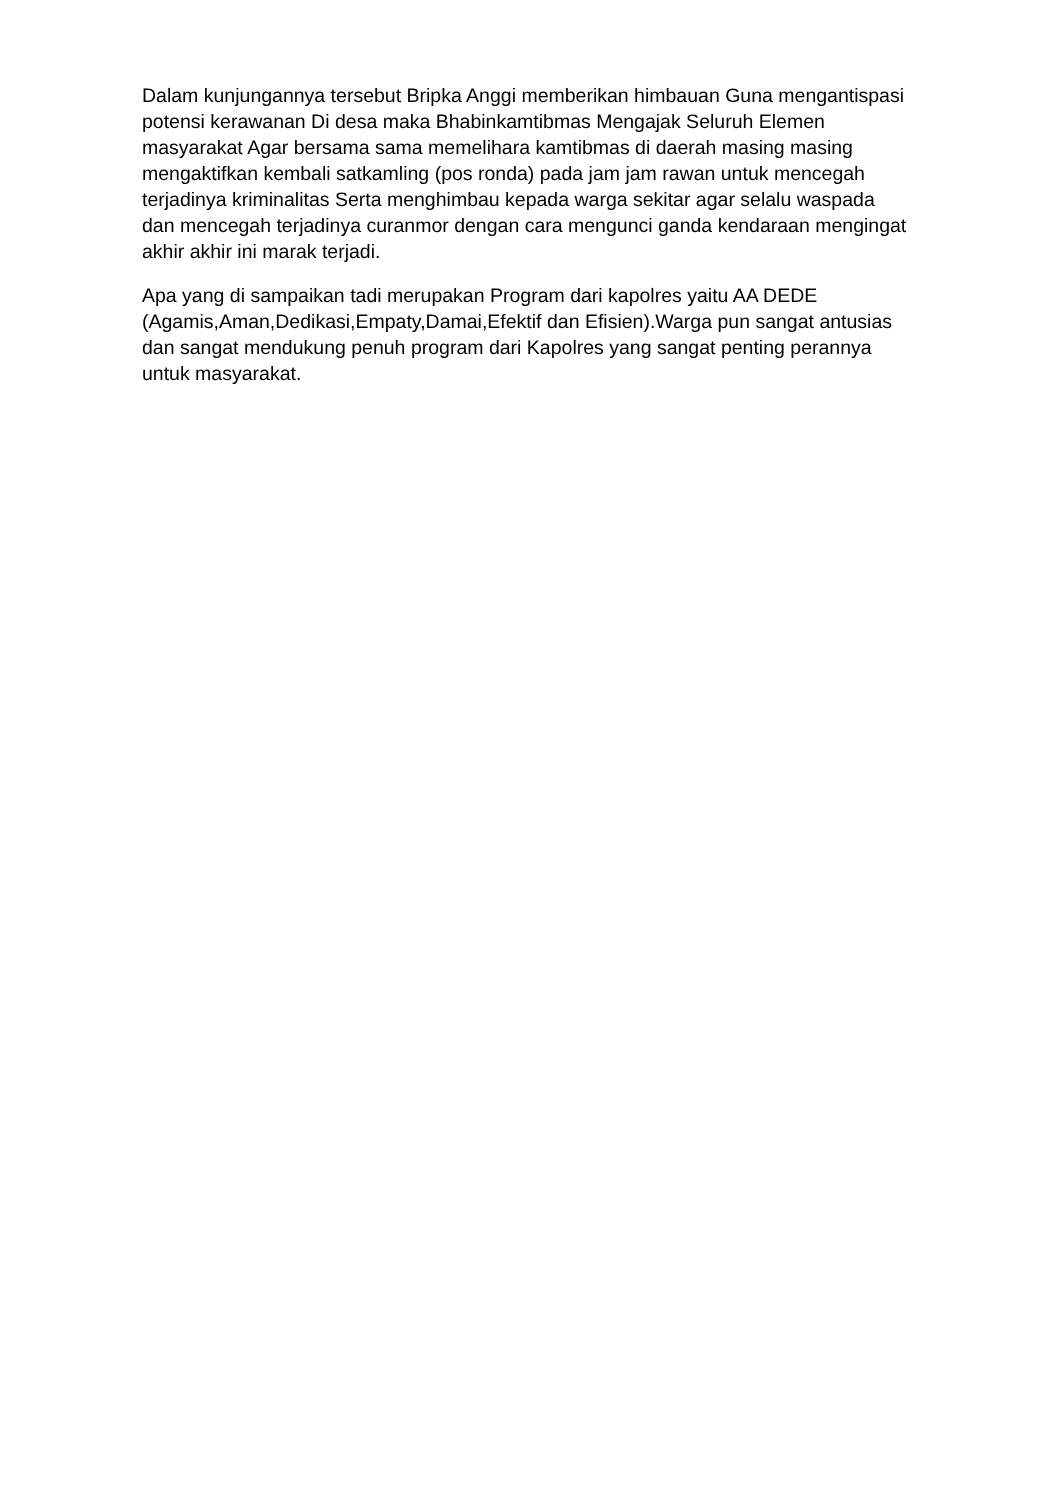Dalam kunjungannya tersebut Bripka Anggi memberikan himbauan Guna mengantispasi potensi kerawanan Di desa maka Bhabinkamtibmas Mengajak Seluruh Elemen masyarakat Agar bersama sama memelihara kamtibmas di daerah masing masing mengaktifkan kembali satkamling (pos ronda) pada jam jam rawan untuk mencegah terjadinya kriminalitas Serta menghimbau kepada warga sekitar agar selalu waspada dan mencegah terjadinya curanmor dengan cara mengunci ganda kendaraan mengingat akhir akhir ini marak terjadi.
Apa yang di sampaikan tadi merupakan Program dari kapolres yaitu AA DEDE (Agamis,Aman,Dedikasi,Empaty,Damai,Efektif dan Efisien).Warga pun sangat antusias dan sangat mendukung penuh program dari Kapolres yang sangat penting perannya untuk masyarakat.